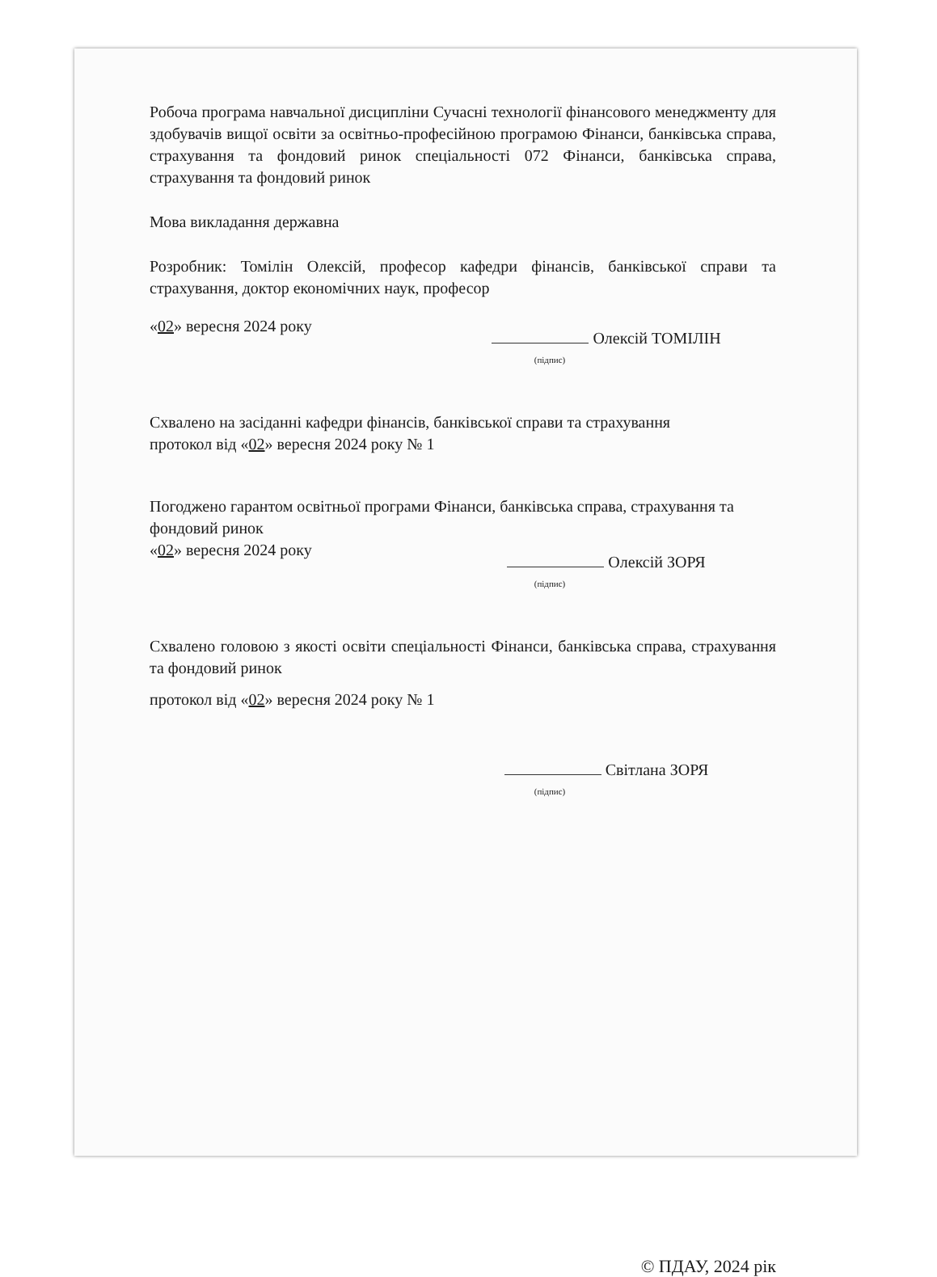Робоча програма навчальної дисципліни Сучасні технології фінансового менеджменту для здобувачів вищої освіти за освітньо-професійною програмою Фінанси, банківська справа, страхування та фондовий ринок спеціальності 072 Фінанси, банківська справа, страхування та фондовий ринок
Мова викладання державна
Розробник: Томілін Олексій, професор кафедри фінансів, банківської справи та страхування, доктор економічних наук, професор
«02» вересня 2024 року
Олексій ТОМІЛІН
(підпис)
Схвалено на засіданні кафедри фінансів, банківської справи та страхування
протокол від «02» вересня 2024 року № 1
Погоджено гарантом освітньої програми Фінанси, банківська справа, страхування та фондовий ринок
«02» вересня 2024 року
Олексій ЗОРЯ
(підпис)
Схвалено головою з якості освіти спеціальності Фінанси, банківська справа, страхування та фондовий ринок
протокол від «02» вересня 2024 року № 1
Світлана ЗОРЯ
(підпис)
© ПДАУ, 2024 рік